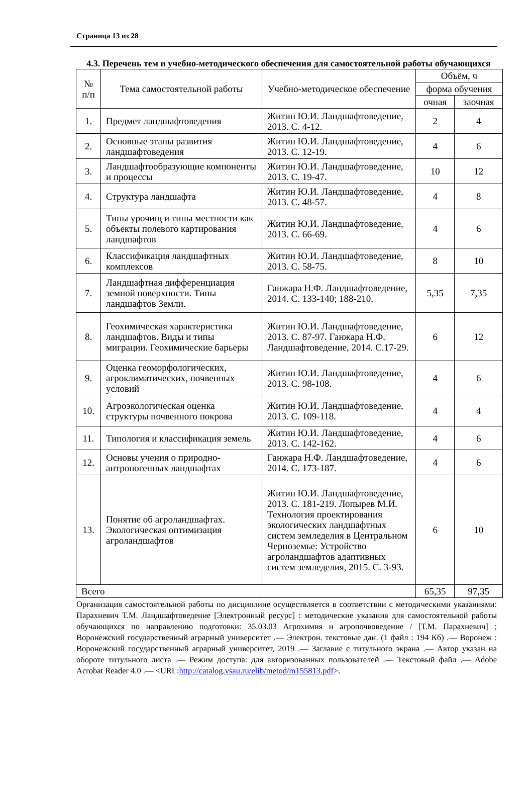Страница 13 из 28
4.3. Перечень тем и учебно-методического обеспечения для самостоятельной работы обучающихся
| № п/п | Тема самостоятельной работы | Учебно-методическое обеспечение | Объём, ч | |
| --- | --- | --- | --- | --- |
| | | | форма обучения | |
| | | | очная | заочная |
| 1. | Предмет ландшафтоведения | Житин Ю.И. Ландшафтоведение, 2013. С. 4-12. | 2 | 4 |
| 2. | Основные этапы развития ландшафтоведения | Житин Ю.И. Ландшафтоведение, 2013. С. 12-19. | 4 | 6 |
| 3. | Ландшафтообразующие компоненты и процессы | Житин Ю.И. Ландшафтоведение, 2013. С. 19-47. | 10 | 12 |
| 4. | Структура ландшафта | Житин Ю.И. Ландшафтоведение, 2013. С. 48-57. | 4 | 8 |
| 5. | Типы урочищ и типы местности как объекты полевого картирования ландшафтов | Житин Ю.И. Ландшафтоведение, 2013. С. 66-69. | 4 | 6 |
| 6. | Классификация ландшафтных комплексов | Житин Ю.И. Ландшафтоведение, 2013. С. 58-75. | 8 | 10 |
| 7. | Ландшафтная дифференциация земной поверхности. Типы ландшафтов Земли. | Ганжара Н.Ф. Ландшафтоведение, 2014. С. 133-140; 188-210. | 5,35 | 7,35 |
| 8. | Геохимическая характеристика ландшафтов. Виды и типы миграции. Геохимические барьеры | Житин Ю.И. Ландшафтоведение, 2013. С. 87-97. Ганжара Н.Ф. Ландшафтоведение, 2014. С.17-29. | 6 | 12 |
| 9. | Оценка геоморфологических, агроклиматических, почвенных условий | Житин Ю.И. Ландшафтоведение, 2013. С. 98-108. | 4 | 6 |
| 10. | Агроэкологическая оценка структуры почвенного покрова | Житин Ю.И. Ландшафтоведение, 2013. С. 109-118. | 4 | 4 |
| 11. | Типология и классификация земель | Житин Ю.И. Ландшафтоведение, 2013. С. 142-162. | 4 | 6 |
| 12. | Основы учения о природно-антропогенных ландшафтах | Ганжара Н.Ф. Ландшафтоведение, 2014. С. 173-187. | 4 | 6 |
| 13. | Понятие об агроландшафтах. Экологическая оптимизация агроландшафтов | Житин Ю.И. Ландшафтоведение, 2013. С. 181-219. Лопырев М.И. Технология проектирования экологических ландшафтных систем земледелия в Центральном Черноземье: Устройство агроландшафтов адаптивных систем земледелия, 2015. С. 3-93. | 6 | 10 |
| Всего | | | 65,35 | 97,35 |
Организация самостоятельной работы по дисциплине осуществляется в соответствии с методическими указаниями: Парахневич Т.М. Ландшафтоведение [Электронный ресурс] : методические указания для самостоятельной работы обучающихся по направлению подготовки: 35.03.03 Агрохимия и агропочвоведение / [Т.М. Парахневич] ; Воронежский государственный аграрный университет .— Электрон. текстовые дан. (1 файл : 194 Кб) .— Воронеж : Воронежский государственный аграрный университет, 2019 .— Заглавие с титульного экрана .— Автор указан на обороте титульного листа .— Режим доступа: для авторизованных пользователей .— Текстовый файл .— Adobe Acrobat Reader 4.0 .— <URL:http://catalog.vsau.ru/elib/metod/m155813.pdf>.